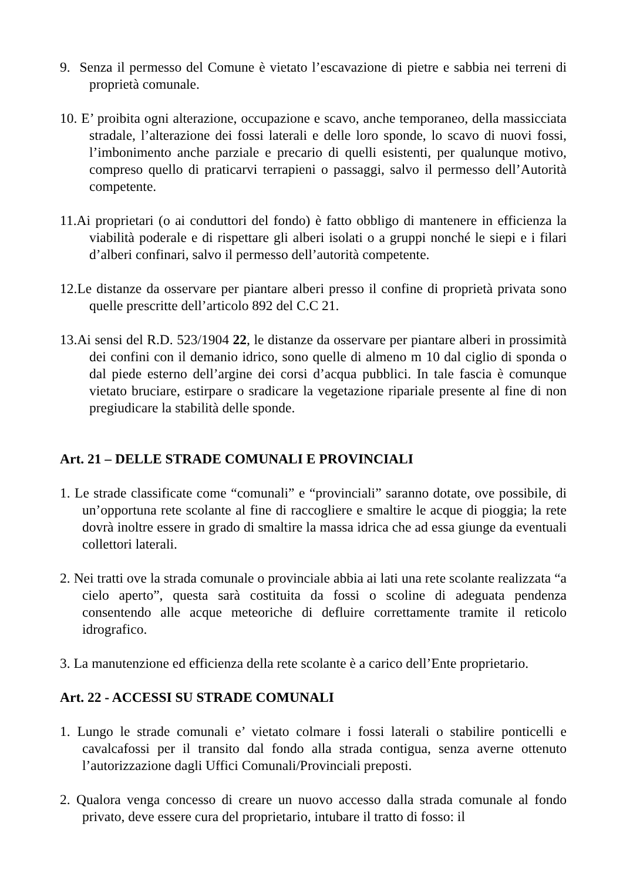9. Senza il permesso del Comune è vietato l’escavazione di pietre e sabbia nei terreni di proprietà comunale.
10. E’ proibita ogni alterazione, occupazione e scavo, anche temporaneo, della massicciata stradale, l’alterazione dei fossi laterali e delle loro sponde, lo scavo di nuovi fossi, l’imbonimento anche parziale e precario di quelli esistenti, per qualunque motivo, compreso quello di praticarvi terrapieni o passaggi, salvo il permesso dell’Autorità competente.
11.Ai proprietari (o ai conduttori del fondo) è fatto obbligo di mantenere in efficienza la viabilità poderale e di rispettare gli alberi isolati o a gruppi nonché le siepi e i filari d’alberi confinari, salvo il permesso dell’autorità competente.
12.Le distanze da osservare per piantare alberi presso il confine di proprietà privata sono quelle prescritte dell’articolo 892 del C.C 21.
13.Ai sensi del R.D. 523/1904 22, le distanze da osservare per piantare alberi in prossimità dei confini con il demanio idrico, sono quelle di almeno m 10 dal ciglio di sponda o dal piede esterno dell’argine dei corsi d’acqua pubblici. In tale fascia è comunque vietato bruciare, estirpare o sradicare la vegetazione ripariale presente al fine di non pregiudicare la stabilità delle sponde.
Art. 21 – DELLE STRADE COMUNALI E PROVINCIALI
1. Le strade classificate come “comunali” e “provinciali” saranno dotate, ove possibile, di un’opportuna rete scolante al fine di raccogliere e smaltire le acque di pioggia; la rete dovrà inoltre essere in grado di smaltire la massa idrica che ad essa giunge da eventuali collettori laterali.
2. Nei tratti ove la strada comunale o provinciale abbia ai lati una rete scolante realizzata “a cielo aperto”, questa sarà costituita da fossi o scoline di adeguata pendenza consentendo alle acque meteoriche di defluire correttamente tramite il reticolo idrografico.
3. La manutenzione ed efficienza della rete scolante è a carico dell’Ente proprietario.
Art. 22 - ACCESSI SU STRADE COMUNALI
1. Lungo le strade comunali e’ vietato colmare i fossi laterali o stabilire ponticelli e cavalcafossi per il transito dal fondo alla strada contigua, senza averne ottenuto l’autorizzazione dagli Uffici Comunali/Provinciali preposti.
2. Qualora venga concesso di creare un nuovo accesso dalla strada comunale al fondo privato, deve essere cura del proprietario, intubare il tratto di fosso: il